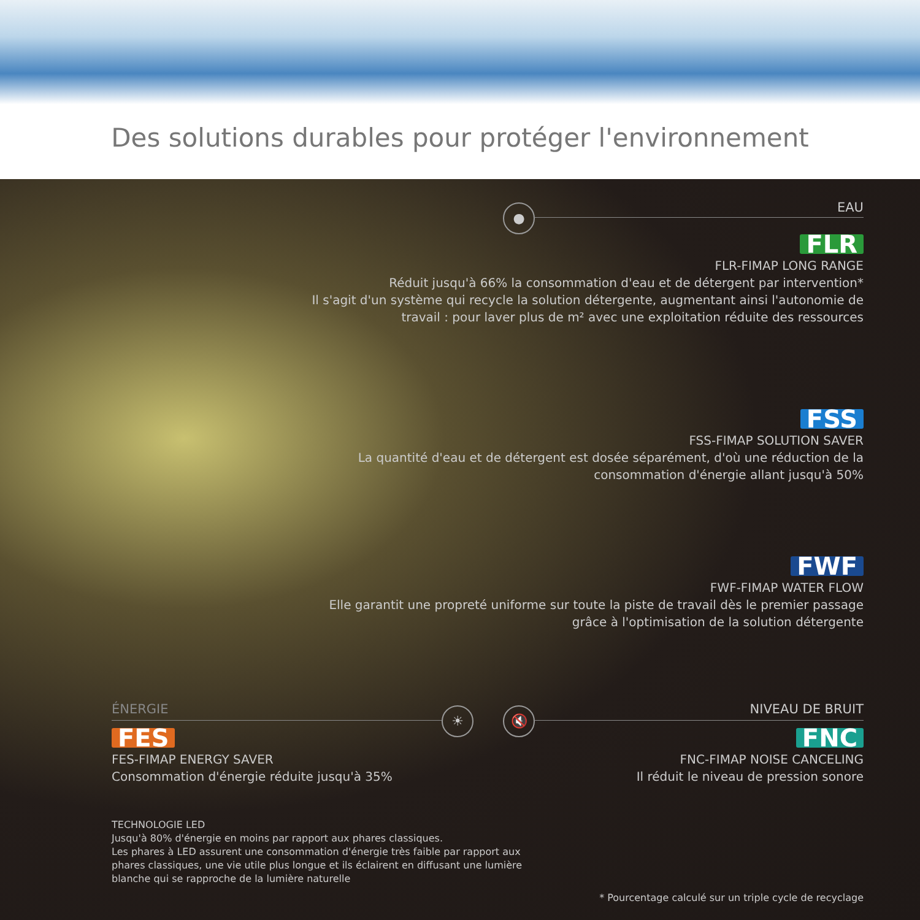Des solutions durables pour protéger l'environnement
● EAU
FLR
FLR-FIMAP LONG RANGE
Réduit jusqu'à 66% la consommation d'eau et de détergent par intervention*
Il s'agit d'un système qui recycle la solution détergente, augmentant ainsi l'autonomie de
travail : pour laver plus de m² avec une exploitation réduite des ressources
FSS
FSS-FIMAP SOLUTION SAVER
La quantité d'eau et de détergent est dosée séparément, d'où une réduction de la
consommation d'énergie allant jusqu'à 50%
FWF
FWF-FIMAP WATER FLOW
Elle garantit une propreté uniforme sur toute la piste de travail dès le premier passage
grâce à l'optimisation de la solution détergente
ÉNERGIE ☀ 🔇 NIVEAU DE BRUIT
FES
FES-FIMAP ENERGY SAVER
Consommation d'énergie réduite jusqu'à 35%
FNC
FNC-FIMAP NOISE CANCELING
Il réduit le niveau de pression sonore
TECHNOLOGIE LED
Jusqu'à 80% d'énergie en moins par rapport aux phares classiques.
Les phares à LED assurent une consommation d'énergie très faible par rapport aux
phares classiques, une vie utile plus longue et ils éclairent en diffusant une lumière
blanche qui se rapproche de la lumière naturelle
* Pourcentage calculé sur un triple cycle de recyclage